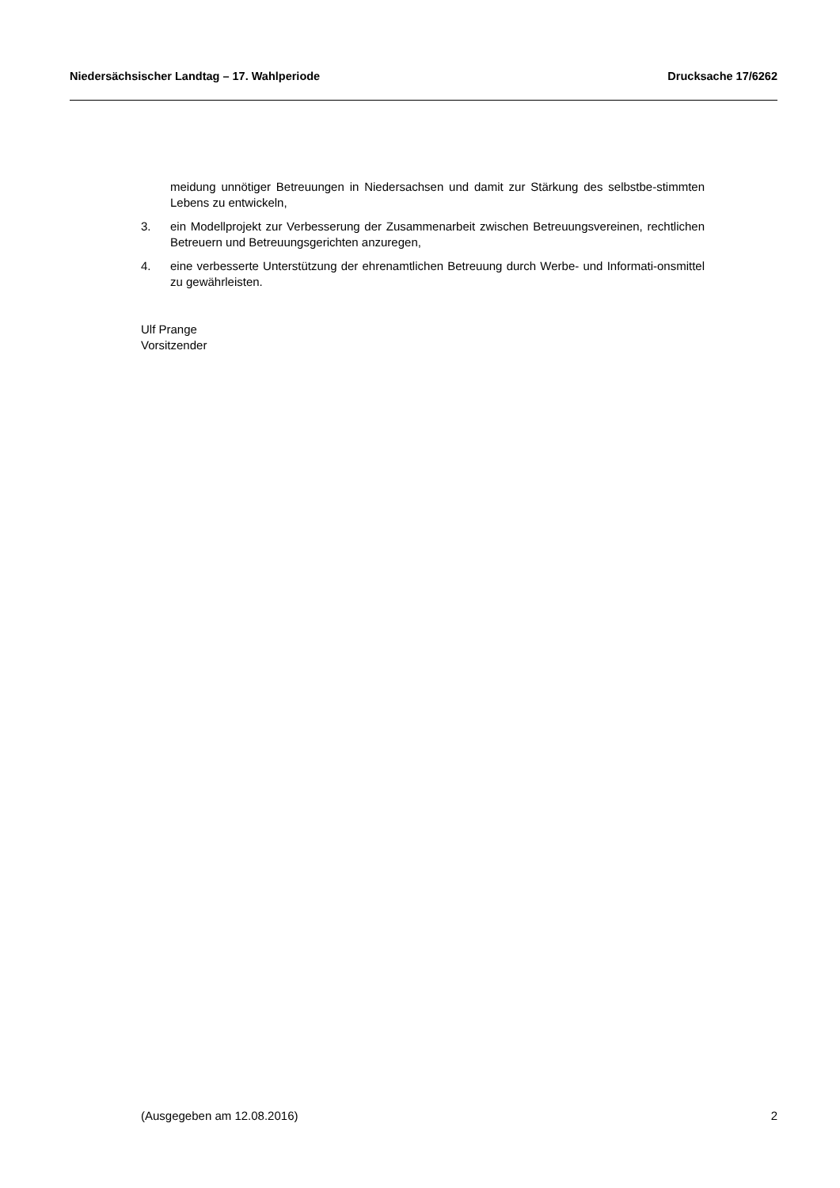Niedersächsischer Landtag – 17. Wahlperiode Drucksache 17/6262
meidung unnötiger Betreuungen in Niedersachsen und damit zur Stärkung des selbstbe-stimmten Lebens zu entwickeln,
3. ein Modellprojekt zur Verbesserung der Zusammenarbeit zwischen Betreuungsvereinen, rechtlichen Betreuern und Betreuungsgerichten anzuregen,
4. eine verbesserte Unterstützung der ehrenamtlichen Betreuung durch Werbe- und Informati-onsmittel zu gewährleisten.
Ulf Prange
Vorsitzender
(Ausgegeben am 12.08.2016) 2